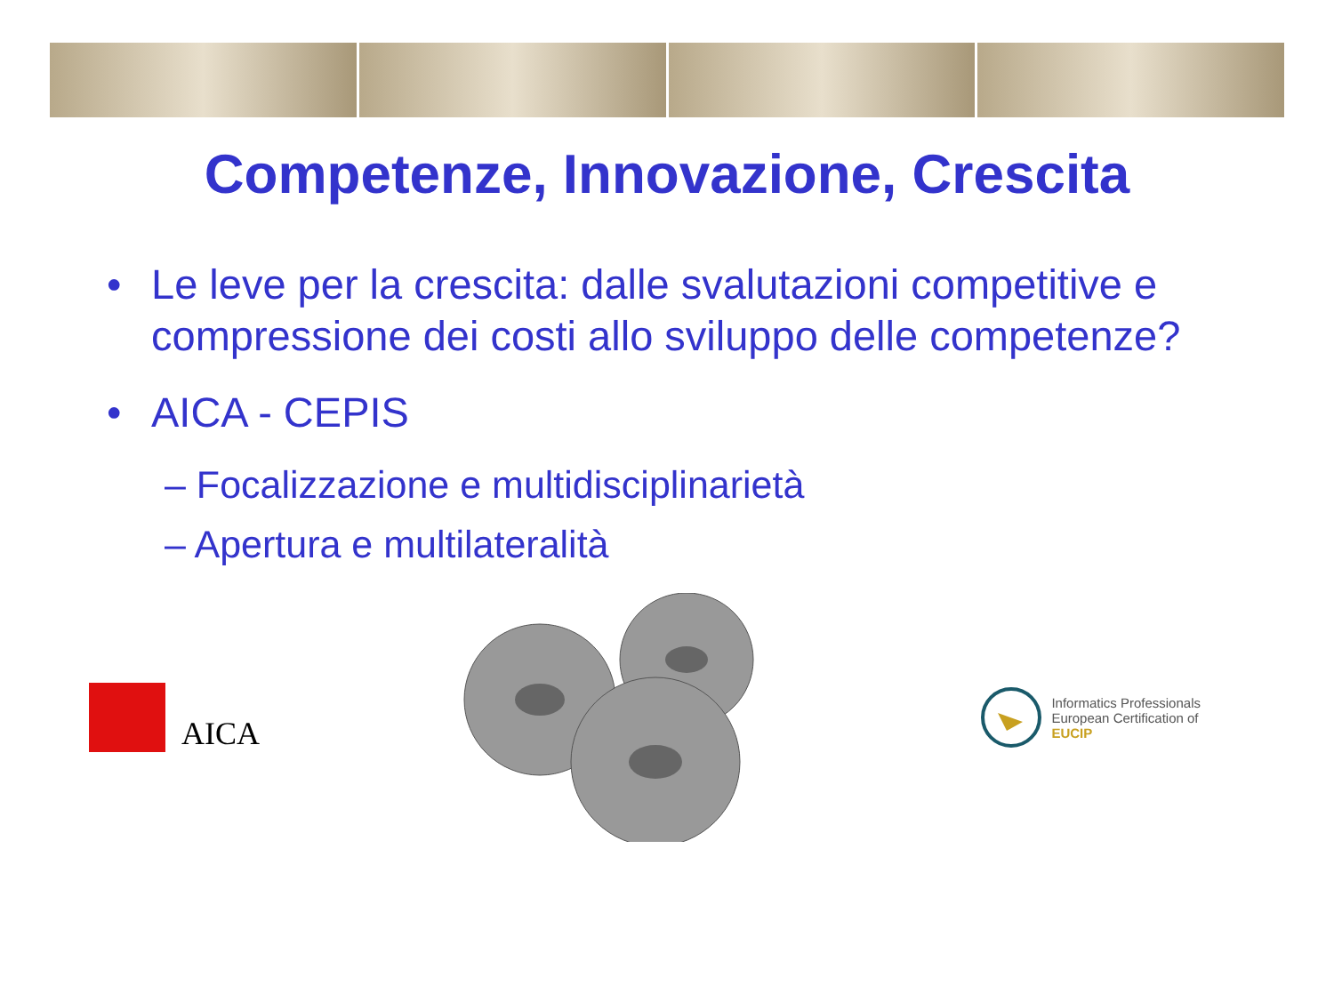Competenze, Innovazione, Crescita
• Le leve per la crescita: dalle svalutazioni competitive e compressione dei costi allo sviluppo delle competenze?
• AICA - CEPIS
– Focalizzazione e multidisciplinarietà
– Apertura e multilateralità
AICA
Informatics Professionals
European Certification of
EUCIP